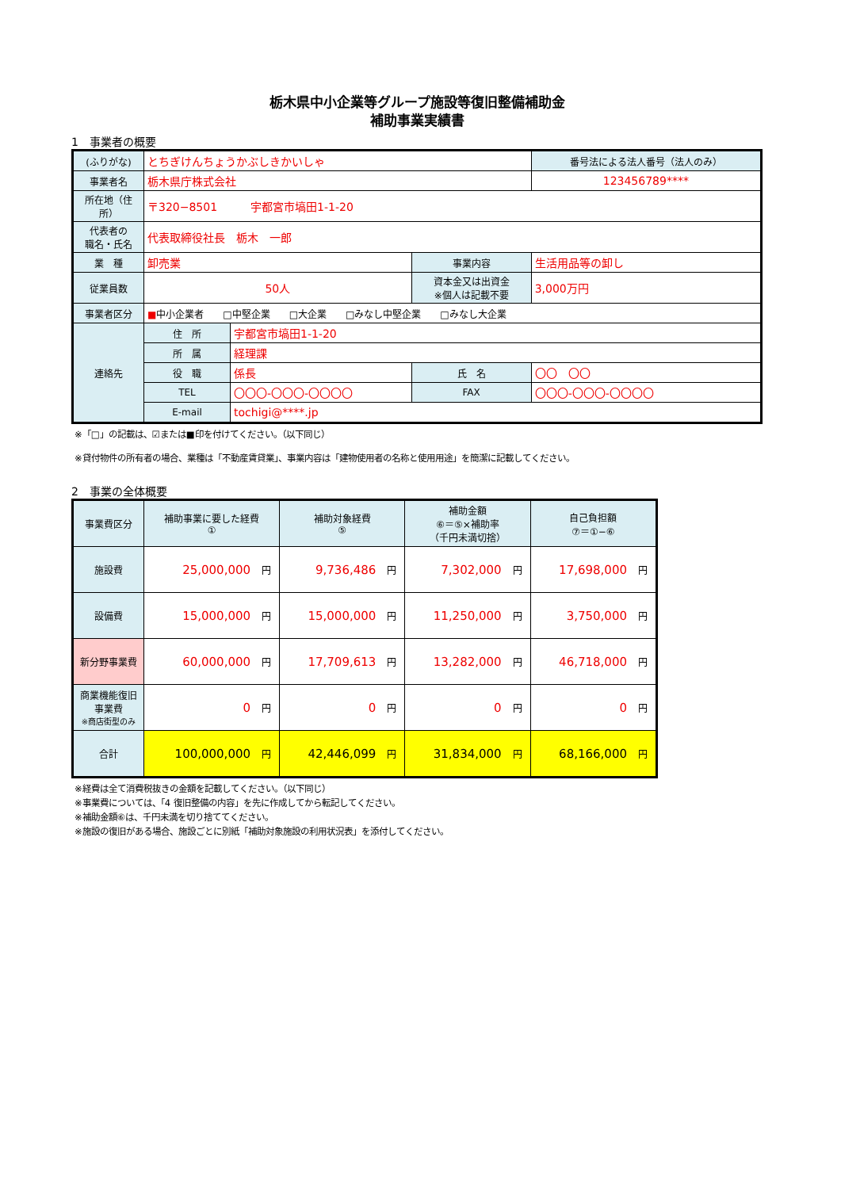栃木県中小企業等グループ施設等復旧整備補助金
補助事業実績書
1　事業者の概要
| (ふりがな) | とちぎけんちょうかぶしきかいしゃ | | | 番号法による法人番号（法人のみ） |
| 事業者名 | 栃木県庁株式会社 | | | 123456789**** |
| 所在地（住所） | 〒320−8501 宇都宮市塙田1-1-20 | | | |
| 代表者の 職名・氏名 | 代表取締役社長 栃木 一郎 | | | |
| 業 種 | 卸売業 | | 事業内容 | 生活用品等の卸し |
| 従業員数 | 50人 | | 資本金又は出資金 ※個人は記載不要 | 3,000万円 |
| 事業者区分 | ■ 中小企業者 □中堅企業 □大企業 □みなし中堅企業 □みなし大企業 | | | |
| 連絡先 | 住 所 | 宇都宮市塙田1-1-20 | | |
| | 所 属 | 経理課 | | |
| | 役 職 | 係長 | 氏 名 | 〇〇 〇〇 |
| | TEL | 〇〇〇-〇〇〇-〇〇〇〇 | FAX | 〇〇〇-〇〇〇-〇〇〇〇 |
| | E-mail | tochigi@****.jp | | |
※「□」の記載は、☑または■印を付けてください。（以下同じ）
※貸付物件の所有者の場合、業種は「不動産賃貸業」、事業内容は「建物使用者の名称と使用用途」を簡潔に記載してください。
2　事業の全体概要
| 事業費区分 | 補助事業に要した経費 ① | | 補助対象経費 ⑤ | | 補助金額 ⑥＝⑤×補助率 （千円未満切捨） | | 自己負担額 ⑦＝①−⑥ | |
| 施設費 | 25,000,000 | 円 | 9,736,486 | 円 | 7,302,000 | 円 | 17,698,000 | 円 |
| 設備費 | 15,000,000 | 円 | 15,000,000 | 円 | 11,250,000 | 円 | 3,750,000 | 円 |
| 新分野事業費 | 60,000,000 | 円 | 17,709,613 | 円 | 13,282,000 | 円 | 46,718,000 | 円 |
| 商業機能復旧 事業費 ※商店街型のみ | 0 | 円 | 0 | 円 | 0 | 円 | 0 | 円 |
| 合計 | 100,000,000 | 円 | 42,446,099 | 円 | 31,834,000 | 円 | 68,166,000 | 円 |
※経費は全て消費税抜きの金額を記載してください。（以下同じ）
※事業費については、「4 復旧整備の内容」を先に作成してから転記してください。
※補助金額⑥は、千円未満を切り捨ててください。
※施設の復旧がある場合、施設ごとに別紙「補助対象施設の利用状況表」を添付してください。